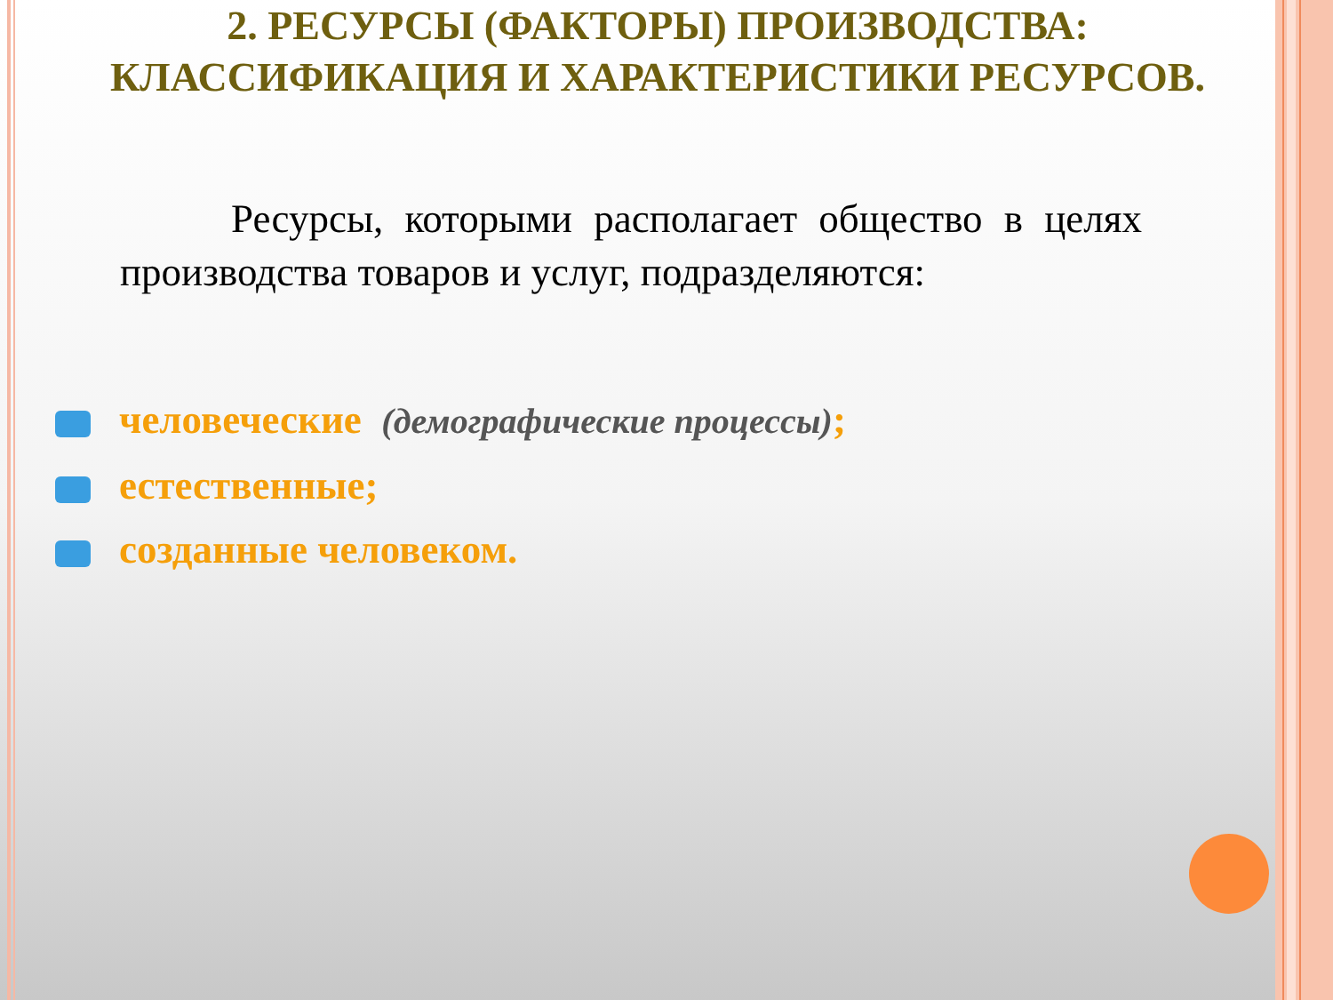2. РЕСУРСЫ (ФАКТОРЫ) ПРОИЗВОДСТВА: КЛАССИФИКАЦИЯ И ХАРАКТЕРИСТИКИ РЕСУРСОВ.
Ресурсы, которыми располагает общество в целях производства товаров и услуг, подразделяются:
человеческие (демографические процессы);
естественные;
созданные человеком.